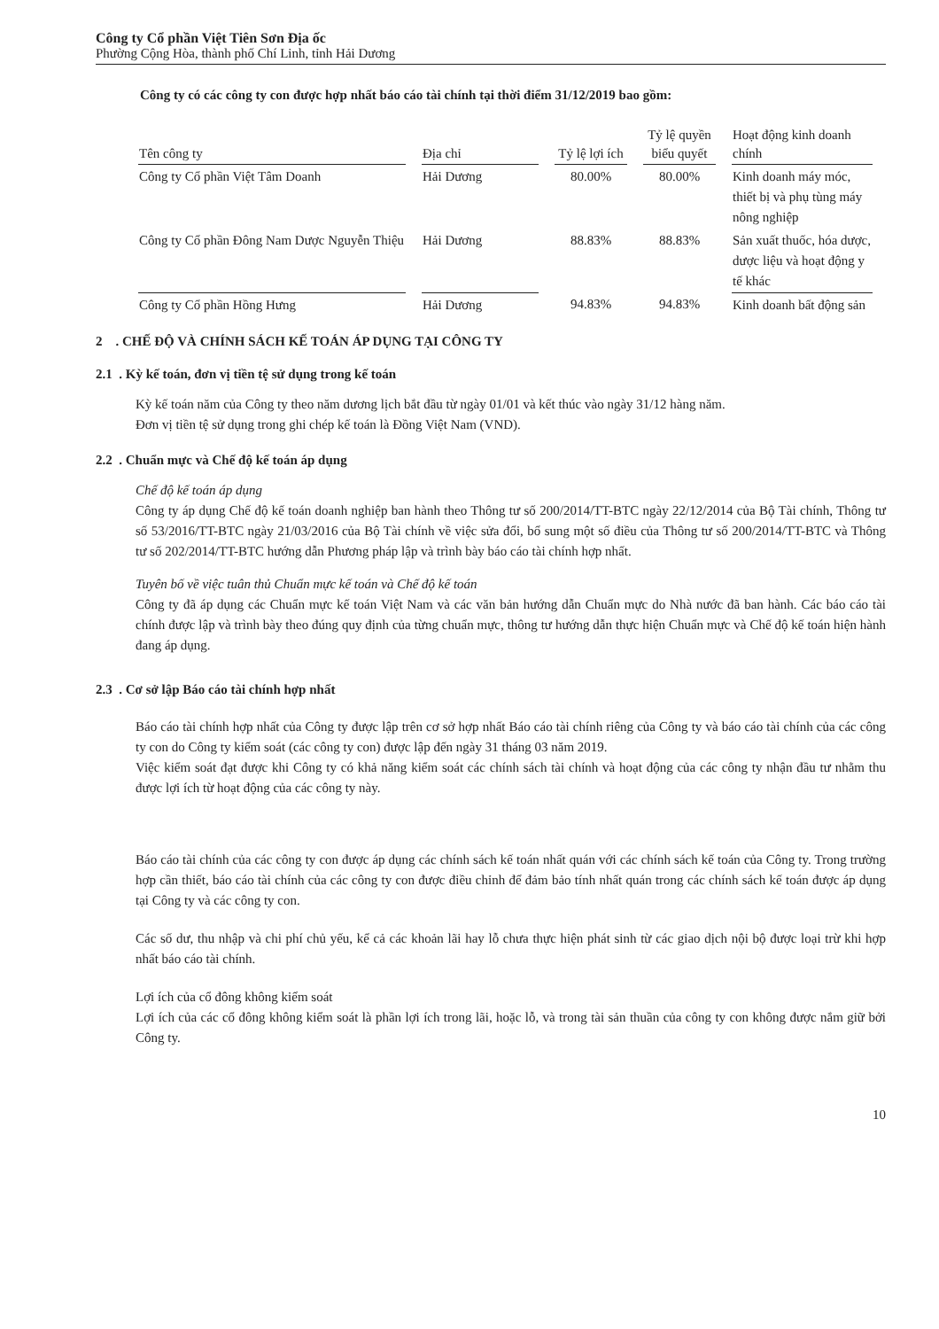Công ty Cổ phần Việt Tiên Sơn Địa ốc
Phường Cộng Hòa, thành phố Chí Linh, tỉnh Hải Dương
Công ty có các công ty con được hợp nhất báo cáo tài chính tại thời điểm 31/12/2019 bao gồm:
| Tên công ty | Địa chỉ | Tỷ lệ lợi ích | Tỷ lệ quyền biểu quyết | Hoạt động kinh doanh chính |
| --- | --- | --- | --- | --- |
| Công ty Cổ phần Việt Tâm Doanh | Hải Dương | 80.00% | 80.00% | Kinh doanh máy móc, thiết bị và phụ tùng máy nông nghiệp |
| Công ty Cổ phần Đông Nam Dược Nguyễn Thiệu | Hải Dương | 88.83% | 88.83% | Sản xuất thuốc, hóa dược, dược liệu và hoạt động y tế khác |
| Công ty Cổ phần Hồng Hưng | Hải Dương | 94.83% | 94.83% | Kinh doanh bất động sản |
2 . CHẾ ĐỘ VÀ CHÍNH SÁCH KẾ TOÁN ÁP DỤNG TẠI CÔNG TY
2.1 . Kỳ kế toán, đơn vị tiền tệ sử dụng trong kế toán
Kỳ kế toán năm của Công ty theo năm dương lịch bắt đầu từ ngày 01/01 và kết thúc vào ngày 31/12 hàng năm.
Đơn vị tiền tệ sử dụng trong ghi chép kế toán là Đồng Việt Nam (VND).
2.2 . Chuẩn mực và Chế độ kế toán áp dụng
Chế độ kế toán áp dụng
Công ty áp dụng Chế độ kế toán doanh nghiệp ban hành theo Thông tư số 200/2014/TT-BTC ngày 22/12/2014 của Bộ Tài chính, Thông tư số 53/2016/TT-BTC ngày 21/03/2016 của Bộ Tài chính về việc sửa đổi, bổ sung một số điều của Thông tư số 200/2014/TT-BTC và Thông tư số 202/2014/TT-BTC hướng dẫn Phương pháp lập và trình bày báo cáo tài chính hợp nhất.
Tuyên bố về việc tuân thủ Chuẩn mực kế toán và Chế độ kế toán
Công ty đã áp dụng các Chuẩn mực kế toán Việt Nam và các văn bản hướng dẫn Chuẩn mực do Nhà nước đã ban hành. Các báo cáo tài chính được lập và trình bày theo đúng quy định của từng chuẩn mực, thông tư hướng dẫn thực hiện Chuẩn mực và Chế độ kế toán hiện hành đang áp dụng.
2.3 . Cơ sở lập Báo cáo tài chính hợp nhất
Báo cáo tài chính hợp nhất của Công ty được lập trên cơ sở hợp nhất Báo cáo tài chính riêng của Công ty và báo cáo tài chính của các công ty con do Công ty kiểm soát (các công ty con) được lập đến ngày 31 tháng 03 năm 2019.
Việc kiểm soát đạt được khi Công ty có khả năng kiểm soát các chính sách tài chính và hoạt động của các công ty nhận đầu tư nhằm thu được lợi ích từ hoạt động của các công ty này.
Báo cáo tài chính của các công ty con được áp dụng các chính sách kế toán nhất quán với các chính sách kế toán của Công ty. Trong trường hợp cần thiết, báo cáo tài chính của các công ty con được điều chỉnh để đảm bảo tính nhất quán trong các chính sách kế toán được áp dụng tại Công ty và các công ty con.
Các số dư, thu nhập và chi phí chủ yếu, kể cả các khoản lãi hay lỗ chưa thực hiện phát sinh từ các giao dịch nội bộ được loại trừ khi hợp nhất báo cáo tài chính.
Lợi ích của cổ đông không kiểm soát
Lợi ích của các cổ đông không kiểm soát là phần lợi ích trong lãi, hoặc lỗ, và trong tài sản thuần của công ty con không được nắm giữ bởi Công ty.
10